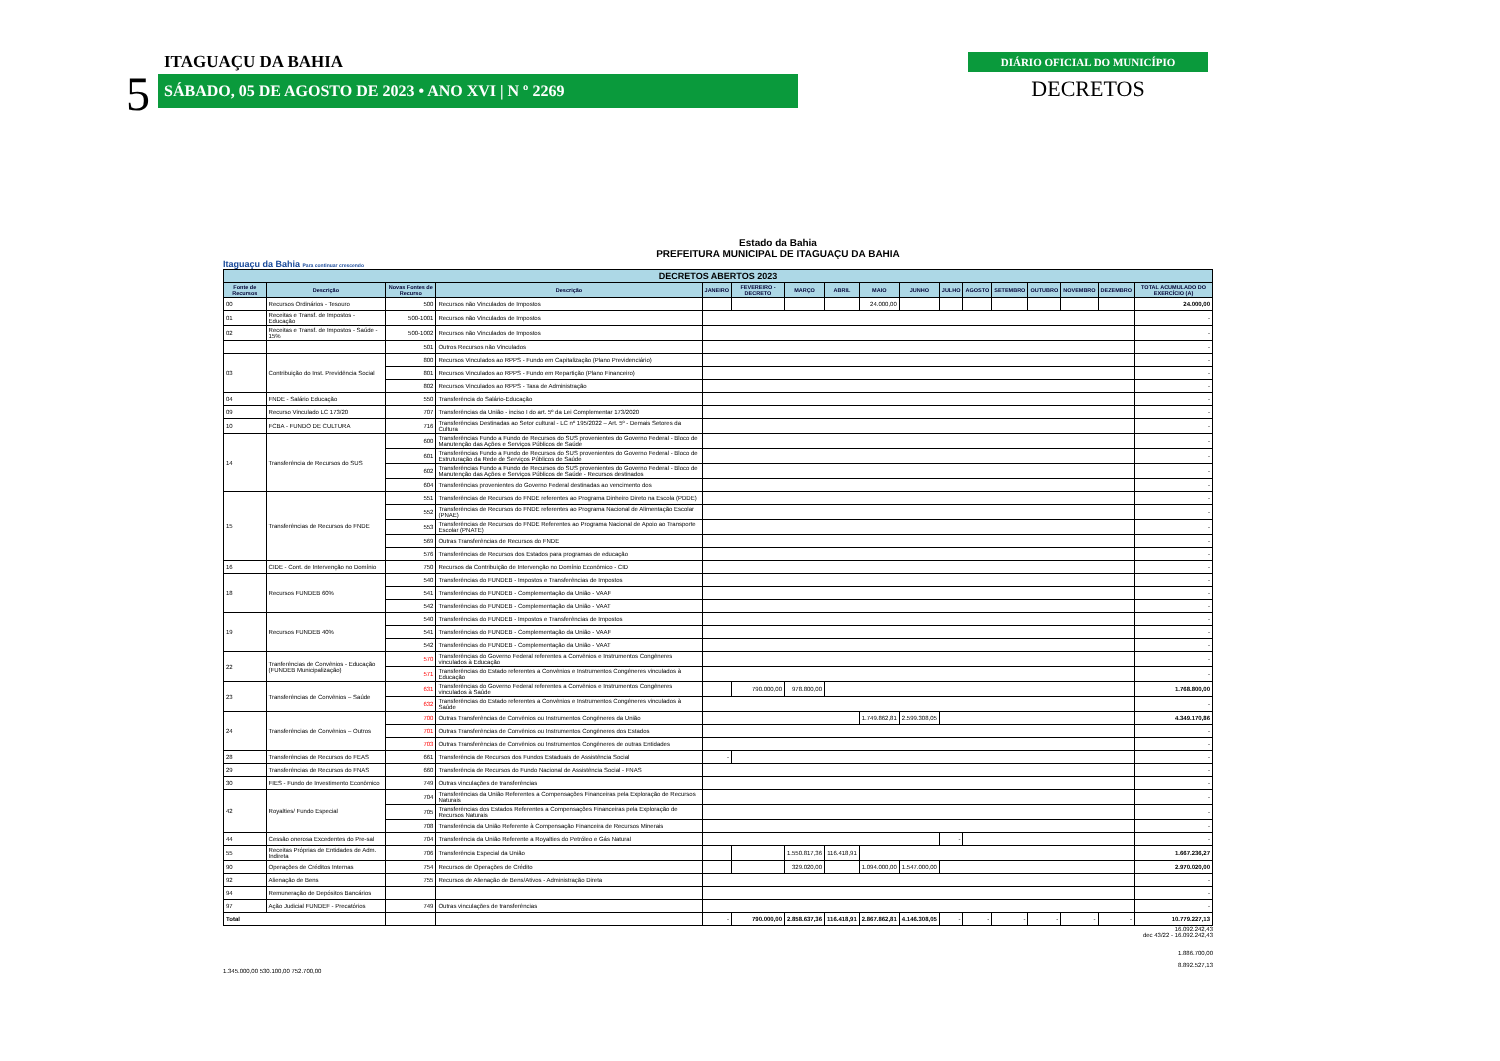5
ITAGUAÇU DA BAHIA
SÁBADO, 05 DE AGOSTO DE 2023 • ANO XVI | N º 2269
DIÁRIO OFICIAL DO MUNICÍPIO
DECRETOS
Estado da Bahia
PREFEITURA MUNICIPAL DE ITAGUAÇU DA BAHIA
Itaguaçu da Bahia Para continuar crescendo
| DECRETOS ABERTOS 2023 | | | | | | | | | | | | | | | | |
| Fonte de Recursos | Descrição | Novas Fontes de Recurso | Descrição | JANEIRO | FEVEREIRO - DECRETO | MARÇO | ABRIL | MAIO | JUNHO | JULHO | AGOSTO | SETEMBRO | OUTUBRO | NOVEMBRO | DEZEMBRO | TOTAL ACUMULADO DO EXERCÍCIO (A) |
| 00 | Recursos Ordinários - Tesouro | 500 | Recursos não Vinculados de Impostos | | | | | 24.000,00 | | | | | | | | 24.000,00 |
| 01 | Receitas e Transf. de Impostos - Educação | 500-1001 | Recursos não Vinculados de Impostos | | | | | | | | | | | | | - |
| 02 | Receitas e Transf. de Impostos - Saúde - 15% | 500-1002 | Recursos não Vinculados de Impostos | | | | | | | | | | | | | - |
| | | 501 | Outros Recursos não Vinculados | | | | | | | | | | | | | - |
| 03 | Contribuição do Inst. Previdência Social | 800 | Recursos Vinculados ao RPPS - Fundo em Capitalização (Plano Previdenciário) | | | | | | | | | | | | | - |
| | | 801 | Recursos Vinculados ao RPPS - Fundo em Repartição (Plano Financeiro) | | | | | | | | | | | | | - |
| | | 802 | Recursos Vinculados ao RPPS - Taxa de Administração | | | | | | | | | | | | | - |
| 04 | FNDE - Salário Educação | 550 | Transferência do Salário-Educação | | | | | | | | | | | | | - |
| 09 | Recurso Vinculado LC 173/20 | 707 | Transferências da União - inciso I do art. 5º da Lei Complementar 173/2020 | | | | | | | | | | | | | - |
| 10 | FCBA - FUNDO DE CULTURA | 716 | Transferências Destinadas ao Setor cultural - LC nº 195/2022 – Art. 5º - Demais Setores da Cultura | | | | | | | | | | | | | - |
| 14 | Transferência de Recursos do SUS | 600 | Transferências Fundo a Fundo de Recursos do SUS provenientes do Governo Federal - Bloco de Manutenção das Ações e Serviços Públicos de Saúde | | | | | | | | | | | | | - |
| | | 601 | Transferências Fundo a Fundo de Recursos do SUS provenientes do Governo Federal - Bloco de Estruturação da Rede de Serviços Públicos de Saúde | | | | | | | | | | | | | - |
| | | 602 | Transferências Fundo a Fundo de Recursos do SUS provenientes do Governo Federal - Bloco de Manutenção das Ações e Serviços Públicos de Saúde - Recursos destinados | | | | | | | | | | | | | - |
| | | 604 | Transferências provenientes do Governo Federal destinadas ao vencimento dos | | | | | | | | | | | | | - |
| 15 | Transferências de Recursos do FNDE | 551 | Transferências de Recursos do FNDE referentes ao Programa Dinheiro Direto na Escola (PDDE) | | | | | | | | | | | | | - |
| | | 552 | Transferências de Recursos do FNDE referentes ao Programa Nacional de Alimentação Escolar (PNAE) | | | | | | | | | | | | | - |
| | | 553 | Transferências de Recursos do FNDE Referentes ao Programa Nacional de Apoio ao Transporte Escolar (PNATE) | | | | | | | | | | | | | - |
| | | 569 | Outras Transferências de Recursos do FNDE | | | | | | | | | | | | | - |
| | | 576 | Transferências de Recursos dos Estados para programas de educação | | | | | | | | | | | | | - |
| 16 | CIDE - Cont. de Intervenção no Domínio | 750 | Recursos da Contribuição de Intervenção no Domínio Econômico - CID | | | | | | | | | | | | | - |
| 18 | Recursos FUNDEB 60% | 540 | Transferências do FUNDEB - Impostos e Transferências de Impostos | | | | | | | | | | | | | - |
| | | 541 | Transferências do FUNDEB - Complementação da União - VAAF | | | | | | | | | | | | | - |
| | | 542 | Transferências do FUNDEB - Complementação da União - VAAT | | | | | | | | | | | | | - |
| 19 | Recursos FUNDEB 40% | 540 | Transferências do FUNDEB - Impostos e Transferências de Impostos | | | | | | | | | | | | | - |
| | | 541 | Transferências do FUNDEB - Complementação da União - VAAF | | | | | | | | | | | | | - |
| | | 542 | Transferências do FUNDEB - Complementação da União - VAAT | | | | | | | | | | | | | - |
| 22 | Tranferências de Convênios - Educação (FUNDEB Municipalização) | 570 | Transferências do Governo Federal referentes a Convênios e Instrumentos Congêneres vinculados à Educação | | | | | | | | | | | | | - |
| | | 571 | Transferências do Estado referentes a Convênios e Instrumentos Congêneres vinculados à Educação | | | | | | | | | | | | | - |
| 23 | Transferências de Convênios – Saúde | 631 | Transferências do Governo Federal referentes a Convênios e Instrumentos Congêneres vinculados à Saúde | | 790.000,00 | 978.800,00 | | | | | | | | | | 1.768.800,00 |
| | | 632 | Transferências do Estado referentes a Convênios e Instrumentos Congêneres vinculados à Saúde | | | | | | | | | | | | | - |
| 24 | Transferências de Convênios – Outros | 700 | Outras Transferências de Convênios ou Instrumentos Congêneres da União | | | | | 1.749.862,81 | 2.599.308,05 | | | | | | | 4.349.170,86 |
| | | 701 | Outras Transferências de Convênios ou Instrumentos Congêneres dos Estados | | | | | | | | | | | | | - |
| | | 703 | Outras Transferências de Convênios ou Instrumentos Congêneres de outras Entidades | | | | | | | | | | | | | - |
| 28 | Transferências de Recursos do FEAS | 661 | Transferência de Recursos dos Fundos Estaduais de Assistência Social | - | | | | | | | | | | | | - |
| 29 | Transferências de Recursos do FNAS | 660 | Transferência de Recursos do Fundo Nacional de Assistência Social - FNAS | | | | | | | | | | | | | - |
| 30 | FIES - Fundo de Investimento Econômico | 749 | Outras vinculações de transferências | | | | | | | | | | | | | - |
| 42 | Royalties/ Fundo Especial | 704 | Transferências da União Referentes a Compensações Financeiras pela Exploração de Recursos Naturais | | | | | | | | | | | | | - |
| | | 705 | Transferências dos Estados Referentes a Compensações Financeiras pela Exploração de Recursos Naturais | | | | | | | | | | | | | - |
| | | 708 | Transferência da União Referente à Compensação Financeira de Recursos Minerais | | | | | | | | | | | | | - |
| 44 | Cessão onerosa Excedentes do Pre-sal | 704 | Transferência da União Referente a Royalties do Petróleo e Gás Natural | | | | | | | - | | | | | | - |
| 55 | Receitas Próprias de Entidades de Adm. Indireta | 706 | Transferência Especial da União | | | 1.550.817,36 | 116.418,91 | | | | | | | | | 1.667.236,27 |
| 90 | Operações de Créditos Internas | 754 | Recursos de Operações de Crédito | | | 329.020,00 | | 1.094.000,00 | 1.547.000,00 | | | | | | | 2.970.020,00 |
| 92 | Alienação de Bens | 755 | Recursos de Alienação de Bens/Ativos - Administração Direta | | | | | | | | | | | | | - |
| 94 | Remuneração de Depósitos Bancários | | | | | | | | | | | | | | | - |
| 97 | Ação Judicial FUNDEF - Precatórios | 749 | Outras vinculações de transferências | | | | | | | | | | | | | - |
| Total | | | | - | 790.000,00 | 2.858.637,36 | 116.418,91 | 2.867.862,81 | 4.146.308,05 | - | - | - | - | - | - | 10.779.227,13 |
16.092.242,43
dec 43/22 - 16.092.242,43
1.886.700,00
8.892.527,13
1.345.000,00 530.100,00 752.700,00